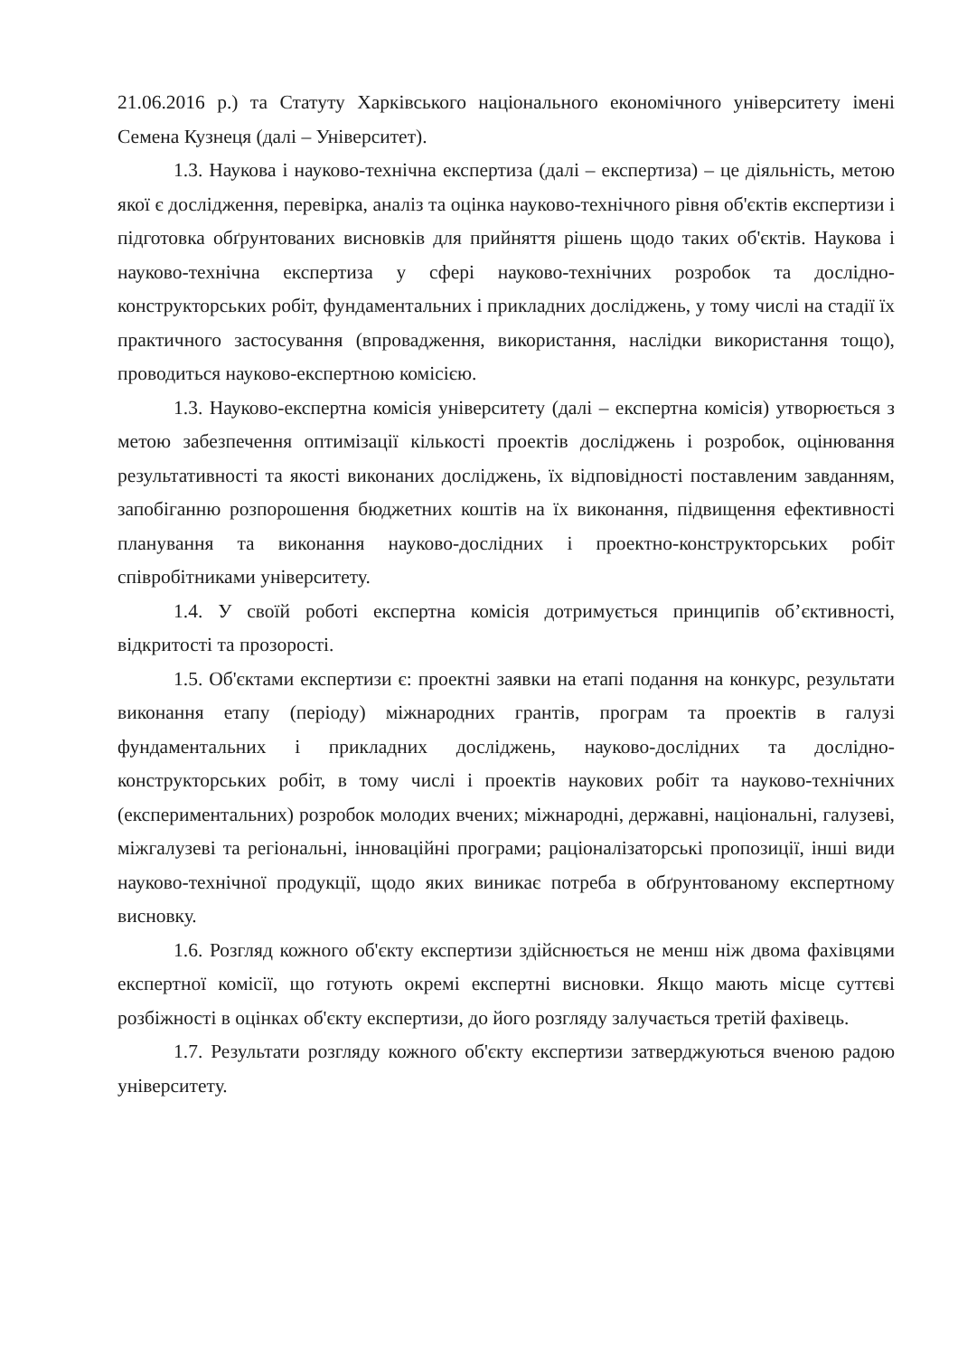21.06.2016 р.) та Статуту Харківського національного економічного університету імені Семена Кузнеця (далі – Університет).
1.3. Наукова і науково-технічна експертиза (далі – експертиза) – це діяльність, метою якої є дослідження, перевірка, аналіз та оцінка науково-технічного рівня об'єктів експертизи і підготовка обґрунтованих висновків для прийняття рішень щодо таких об'єктів. Наукова і науково-технічна експертиза у сфері науково-технічних розробок та дослідно-конструкторських робіт, фундаментальних і прикладних досліджень, у тому числі на стадії їх практичного застосування (впровадження, використання, наслідки використання тощо), проводиться науково-експертною комісією.
1.3. Науково-експертна комісія університету (далі – експертна комісія) утворюється з метою забезпечення оптимізації кількості проектів досліджень і розробок, оцінювання результативності та якості виконаних досліджень, їх відповідності поставленим завданням, запобіганню розпорошення бюджетних коштів на їх виконання, підвищення ефективності планування та виконання науково-дослідних і проектно-конструкторських робіт співробітниками університету.
1.4. У своїй роботі експертна комісія дотримується принципів об’єктивності, відкритості та прозорості.
1.5. Об'єктами експертизи є: проектні заявки на етапі подання на конкурс, результати виконання етапу (періоду) міжнародних грантів, програм та проектів в галузі фундаментальних і прикладних досліджень, науково-дослідних та дослідно-конструкторських робіт, в тому числі і проектів наукових робіт та науково-технічних (експериментальних) розробок молодих вчених; міжнародні, державні, національні, галузеві, міжгалузеві та регіональні, інноваційні програми; раціоналізаторські пропозиції, інші види науково-технічної продукції, щодо яких виникає потреба в обґрунтованому експертному висновку.
1.6. Розгляд кожного об'єкту експертизи здійснюється не менш ніж двома фахівцями експертної комісії, що готують окремі експертні висновки. Якщо мають місце суттєві розбіжності в оцінках об'єкту експертизи, до його розгляду залучається третій фахівець.
1.7. Результати розгляду кожного об'єкту експертизи затверджуються вченою радою університету.